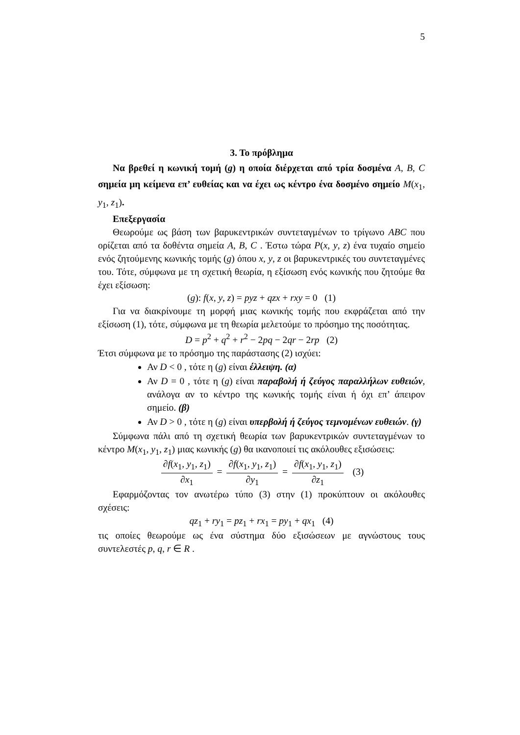5
3. Το πρόβλημα
Να βρεθεί η κωνική τομή (g) η οποία διέρχεται από τρία δοσμένα A, B, C σημεία μη κείμενα επ’ ευθείας και να έχει ως κέντρο ένα δοσμένο σημείο M(x<sub>1</sub>, y<sub>1</sub>, z<sub>1</sub>).
Επεξεργασία
Θεωρούμε ως βάση των βαρυκεντρικών συντεταγμένων το τρίγωνο ABC που ορίζεται από τα δοθέντα σημεία A, B, C . Έστω τώρα P(x, y, z) ένα τυχαίο σημείο ενός ζητούμενης κωνικής τομής (g) όπου x, y, z οι βαρυκεντρικές του συντεταγμένες του. Τότε, σύμφωνα με τη σχετική θεωρία, η εξίσωση ενός κωνικής που ζητούμε θα έχει εξίσωση:
(g): f(x, y, z) = pyz + qzx + rxy = 0 (1)
Για να διακρίνουμε τη μορφή μιας κωνικής τομής που εκφράζεται από την εξίσωση (1), τότε, σύμφωνα με τη θεωρία μελετούμε το πρόσημο της ποσότητας.
D = p<sup>2</sup> + q<sup>2</sup> + r<sup>2</sup> − 2pq − 2qr − 2rp (2)
Έτσι σύμφωνα με το πρόσημο της παράστασης (2) ισχύει:
Αν D < 0 , τότε η (g) είναι έλλειψη. (α)
Αν D = 0 , τότε η (g) είναι παραβολή ή ζεύγος παραλλήλων ευθειών, ανάλογα αν το κέντρο της κωνικής τομής είναι ή όχι επ’ άπειρον σημείο. (β)
Αν D > 0 , τότε η (g) είναι υπερβολή ή ζεύγος τεμνομένων ευθειών. (γ)
Σύμφωνα πάλι από τη σχετική θεωρία των βαρυκεντρικών συντεταγμένων το κέντρο M(x<sub>1</sub>, y<sub>1</sub>, z<sub>1</sub>) μιας κωνικής (g) θα ικανοποιεί τις ακόλουθες εξισώσεις:
∂f(x<sub>1</sub>, y<sub>1</sub>, z<sub>1</sub>) ∂x<sub>1</sub> = ∂f(x<sub>1</sub>, y<sub>1</sub>, z<sub>1</sub>) ∂y<sub>1</sub> = ∂f(x<sub>1</sub>, y<sub>1</sub>, z<sub>1</sub>) ∂z<sub>1</sub> (3)
Εφαρμόζοντας τον ανωτέρω τύπο (3) στην (1) προκύπτουν οι ακόλουθες σχέσεις:
qz<sub>1</sub> + ry<sub>1</sub> = pz<sub>1</sub> + rx<sub>1</sub> = py<sub>1</sub> + qx<sub>1</sub> (4)
τις οποίες θεωρούμε ως ένα σύστημα δύο εξισώσεων με αγνώστους τους συντελεστές p, q, r ∈ R .